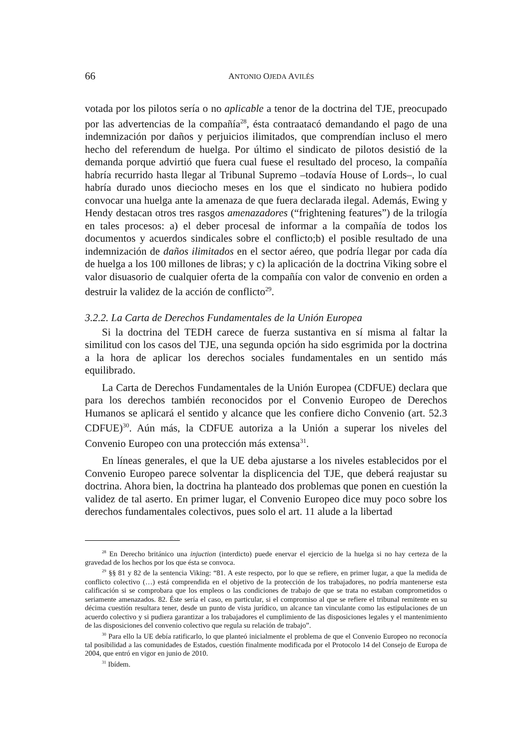66 ANTONIO OJEDA AVILÉS
votada por los pilotos sería o no aplicable a tenor de la doctrina del TJE, preocupado por las advertencias de la compañía<sup>28</sup>, ésta contraatacó demandando el pago de una indemnización por daños y perjuicios ilimitados, que comprendían incluso el mero hecho del referendum de huelga. Por último el sindicato de pilotos desistió de la demanda porque advirtió que fuera cual fuese el resultado del proceso, la compañía habría recurrido hasta llegar al Tribunal Supremo –todavía House of Lords–, lo cual habría durado unos dieciocho meses en los que el sindicato no hubiera podido convocar una huelga ante la amenaza de que fuera declarada ilegal. Además, Ewing y Hendy destacan otros tres rasgos amenazadores (“frightening features”) de la trilogía en tales procesos: a) el deber procesal de informar a la compañía de todos los documentos y acuerdos sindicales sobre el conflicto;b) el posible resultado de una indemnización de daños ilimitados en el sector aéreo, que podría llegar por cada día de huelga a los 100 millones de libras; y c) la aplicación de la doctrina Viking sobre el valor disuasorio de cualquier oferta de la compañía con valor de convenio en orden a destruir la validez de la acción de conflicto<sup>29</sup>.
3.2.2. La Carta de Derechos Fundamentales de la Unión Europea
Si la doctrina del TEDH carece de fuerza sustantiva en sí misma al faltar la similitud con los casos del TJE, una segunda opción ha sido esgrimida por la doctrina a la hora de aplicar los derechos sociales fundamentales en un sentido más equilibrado.
La Carta de Derechos Fundamentales de la Unión Europea (CDFUE) declara que para los derechos también reconocidos por el Convenio Europeo de Derechos Humanos se aplicará el sentido y alcance que les confiere dicho Convenio (art. 52.3 CDFUE)<sup>30</sup>. Aún más, la CDFUE autoriza a la Unión a superar los niveles del Convenio Europeo con una protección más extensa<sup>31</sup>.
En líneas generales, el que la UE deba ajustarse a los niveles establecidos por el Convenio Europeo parece solventar la displicencia del TJE, que deberá reajustar su doctrina. Ahora bien, la doctrina ha planteado dos problemas que ponen en cuestión la validez de tal aserto. En primer lugar, el Convenio Europeo dice muy poco sobre los derechos fundamentales colectivos, pues solo el art. 11 alude a la libertad
<sup>28</sup> En Derecho británico una injuction (interdicto) puede enervar el ejercicio de la huelga si no hay certeza de la gravedad de los hechos por los que ésta se convoca.
<sup>29</sup> §§ 81 y 82 de la sentencia Viking: “81. A este respecto, por lo que se refiere, en primer lugar, a que la medida de conflicto colectivo (…) está comprendida en el objetivo de la protección de los trabajadores, no podría mantenerse esta calificación si se comprobara que los empleos o las condiciones de trabajo de que se trata no estaban comprometidos o seriamente amenazados. 82. Éste sería el caso, en particular, si el compromiso al que se refiere el tribunal remitente en su décima cuestión resultara tener, desde un punto de vista jurídico, un alcance tan vinculante como las estipulaciones de un acuerdo colectivo y si pudiera garantizar a los trabajadores el cumplimiento de las disposiciones legales y el mantenimiento de las disposiciones del convenio colectivo que regula su relación de trabajo”.
<sup>30</sup> Para ello la UE debía ratificarlo, lo que planteó inicialmente el problema de que el Convenio Europeo no reconocía tal posibilidad a las comunidades de Estados, cuestión finalmente modificada por el Protocolo 14 del Consejo de Europa de 2004, que entró en vigor en junio de 2010.
<sup>31</sup> Ibídem.